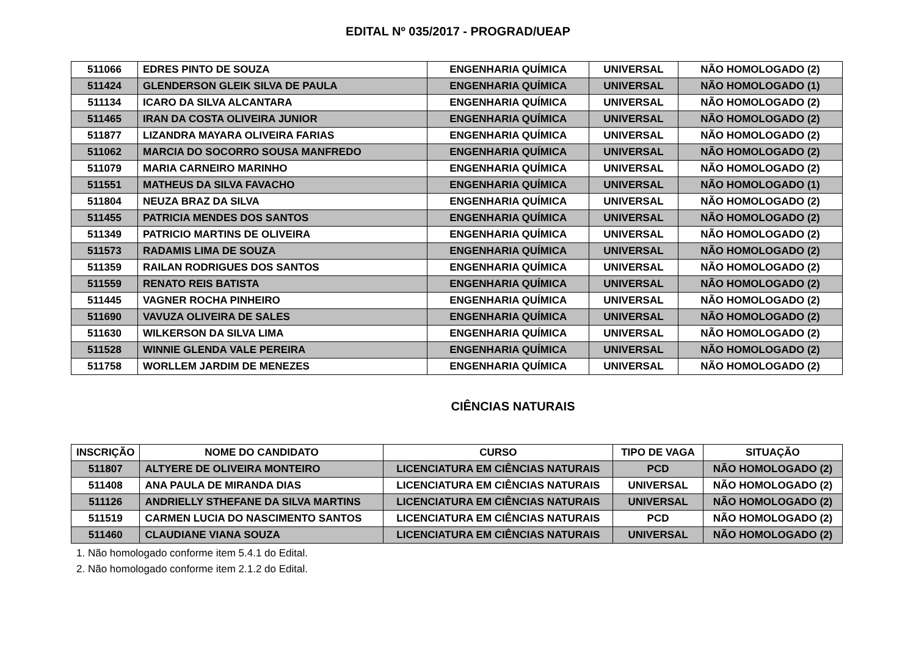EDITAL Nº 035/2017 - PROGRAD/UEAP
| 511066 | EDRES PINTO DE SOUZA | ENGENHARIA QUÍMICA | UNIVERSAL | NÃO HOMOLOGADO (2) |
| 511424 | GLENDERSON GLEIK SILVA DE PAULA | ENGENHARIA QUÍMICA | UNIVERSAL | NÃO HOMOLOGADO (1) |
| 511134 | ICARO DA SILVA ALCANTARA | ENGENHARIA QUÍMICA | UNIVERSAL | NÃO HOMOLOGADO (2) |
| 511465 | IRAN DA COSTA OLIVEIRA JUNIOR | ENGENHARIA QUÍMICA | UNIVERSAL | NÃO HOMOLOGADO (2) |
| 511877 | LIZANDRA MAYARA OLIVEIRA FARIAS | ENGENHARIA QUÍMICA | UNIVERSAL | NÃO HOMOLOGADO (2) |
| 511062 | MARCIA DO SOCORRO SOUSA MANFREDO | ENGENHARIA QUÍMICA | UNIVERSAL | NÃO HOMOLOGADO (2) |
| 511079 | MARIA CARNEIRO MARINHO | ENGENHARIA QUÍMICA | UNIVERSAL | NÃO HOMOLOGADO (2) |
| 511551 | MATHEUS DA SILVA FAVACHO | ENGENHARIA QUÍMICA | UNIVERSAL | NÃO HOMOLOGADO (1) |
| 511804 | NEUZA BRAZ DA SILVA | ENGENHARIA QUÍMICA | UNIVERSAL | NÃO HOMOLOGADO (2) |
| 511455 | PATRICIA MENDES DOS SANTOS | ENGENHARIA QUÍMICA | UNIVERSAL | NÃO HOMOLOGADO (2) |
| 511349 | PATRICIO MARTINS DE OLIVEIRA | ENGENHARIA QUÍMICA | UNIVERSAL | NÃO HOMOLOGADO (2) |
| 511573 | RADAMIS LIMA DE SOUZA | ENGENHARIA QUÍMICA | UNIVERSAL | NÃO HOMOLOGADO (2) |
| 511359 | RAILAN RODRIGUES DOS SANTOS | ENGENHARIA QUÍMICA | UNIVERSAL | NÃO HOMOLOGADO (2) |
| 511559 | RENATO REIS BATISTA | ENGENHARIA QUÍMICA | UNIVERSAL | NÃO HOMOLOGADO (2) |
| 511445 | VAGNER ROCHA PINHEIRO | ENGENHARIA QUÍMICA | UNIVERSAL | NÃO HOMOLOGADO (2) |
| 511690 | VAVUZA OLIVEIRA DE SALES | ENGENHARIA QUÍMICA | UNIVERSAL | NÃO HOMOLOGADO (2) |
| 511630 | WILKERSON DA SILVA LIMA | ENGENHARIA QUÍMICA | UNIVERSAL | NÃO HOMOLOGADO (2) |
| 511528 | WINNIE GLENDA VALE PEREIRA | ENGENHARIA QUÍMICA | UNIVERSAL | NÃO HOMOLOGADO (2) |
| 511758 | WORLLEM JARDIM DE MENEZES | ENGENHARIA QUÍMICA | UNIVERSAL | NÃO HOMOLOGADO (2) |
CIÊNCIAS NATURAIS
| INSCRIÇÃO | NOME DO CANDIDATO | CURSO | TIPO DE VAGA | SITUAÇÃO |
| --- | --- | --- | --- | --- |
| 511807 | ALTYERE DE OLIVEIRA MONTEIRO | LICENCIATURA EM CIÊNCIAS NATURAIS | PCD | NÃO HOMOLOGADO (2) |
| 511408 | ANA PAULA DE MIRANDA DIAS | LICENCIATURA EM CIÊNCIAS NATURAIS | UNIVERSAL | NÃO HOMOLOGADO (2) |
| 511126 | ANDRIELLY STHEFANE DA SILVA MARTINS | LICENCIATURA EM CIÊNCIAS NATURAIS | UNIVERSAL | NÃO HOMOLOGADO (2) |
| 511519 | CARMEN LUCIA DO NASCIMENTO SANTOS | LICENCIATURA EM CIÊNCIAS NATURAIS | PCD | NÃO HOMOLOGADO (2) |
| 511460 | CLAUDIANE VIANA SOUZA | LICENCIATURA EM CIÊNCIAS NATURAIS | UNIVERSAL | NÃO HOMOLOGADO (2) |
1. Não homologado conforme item 5.4.1 do Edital.
2. Não homologado conforme item 2.1.2 do Edital.